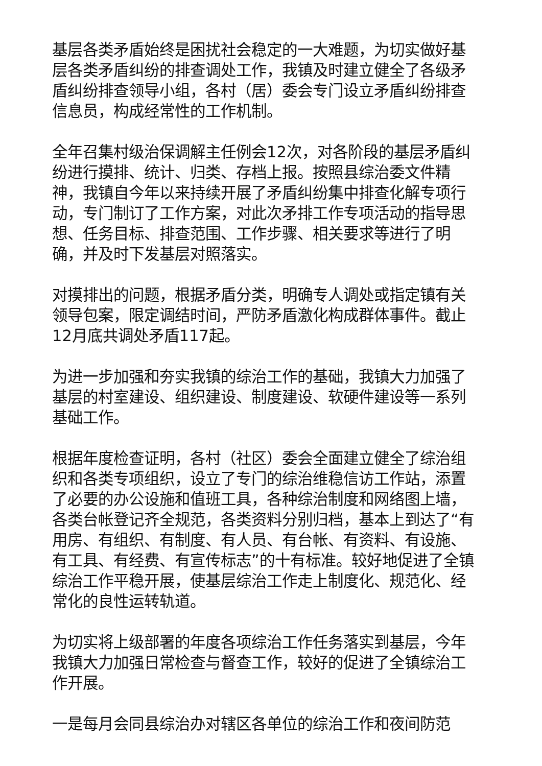基层各类矛盾始终是困扰社会稳定的一大难题，为切实做好基层各类矛盾纠纷的排查调处工作，我镇及时建立健全了各级矛盾纠纷排查领导小组，各村（居）委会专门设立矛盾纠纷排查信息员，构成经常性的工作机制。
全年召集村级治保调解主任例会12次，对各阶段的基层矛盾纠纷进行摸排、统计、归类、存档上报。按照县综治委文件精神，我镇自今年以来持续开展了矛盾纠纷集中排查化解专项行动，专门制订了工作方案，对此次矛排工作专项活动的指导思想、任务目标、排查范围、工作步骤、相关要求等进行了明确，并及时下发基层对照落实。
对摸排出的问题，根据矛盾分类，明确专人调处或指定镇有关领导包案，限定调结时间，严防矛盾激化构成群体事件。截止12月底共调处矛盾117起。
为进一步加强和夯实我镇的综治工作的基础，我镇大力加强了基层的村室建设、组织建设、制度建设、软硬件建设等一系列基础工作。
根据年度检查证明，各村（社区）委会全面建立健全了综治组织和各类专项组织，设立了专门的综治维稳信访工作站，添置了必要的办公设施和值班工具，各种综治制度和网络图上墙，各类台帐登记齐全规范，各类资料分别归档，基本上到达了“有用房、有组织、有制度、有人员、有台帐、有资料、有设施、有工具、有经费、有宣传标志”的十有标准。较好地促进了全镇综治工作平稳开展，使基层综治工作走上制度化、规范化、经常化的良性运转轨道。
为切实将上级部署的年度各项综治工作任务落实到基层，今年我镇大力加强日常检查与督查工作，较好的促进了全镇综治工作开展。
一是每月会同县综治办对辖区各单位的综治工作和夜间防范